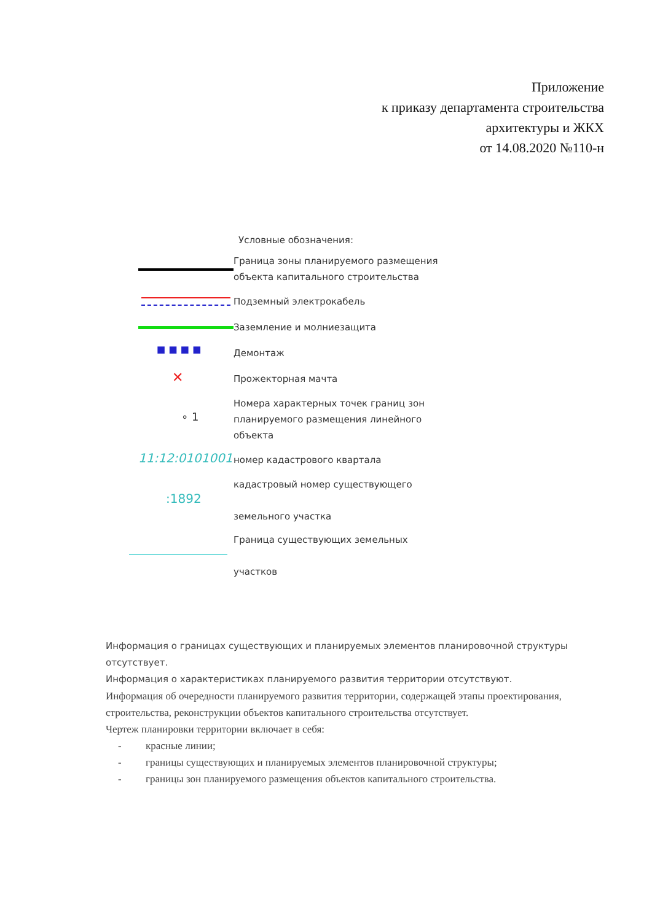Приложение
к приказу департамента строительства
архитектуры и ЖКХ
от 14.08.2020 №110-н
Условные обозначения:
Граница зоны планируемого размещения
объекта капитального строительства
Подземный электрокабель
Заземление и молниезащита
■ ■ ■ ■
Демонтаж
✕
Прожекторная мачта
∘ 1
Номера характерных точек границ зон
планируемого размещения линейного
объекта
11:12:0101001
номер кадастрового квартала
:1892
кадастровый номер существующего
земельного участка
Граница существующих земельных
участков
Информация о границах существующих и планируемых элементов планировочной структуры отсутствует.
Информация о характеристиках планируемого развития территории отсутствуют.
Информация об очередности планируемого развития территории, содержащей этапы проектирования, строительства, реконструкции объектов капитального строительства отсутствует.
Чертеж планировки территории включает в себя:
- красные линии;
- границы существующих и планируемых элементов планировочной структуры;
- границы зон планируемого размещения объектов капитального строительства.